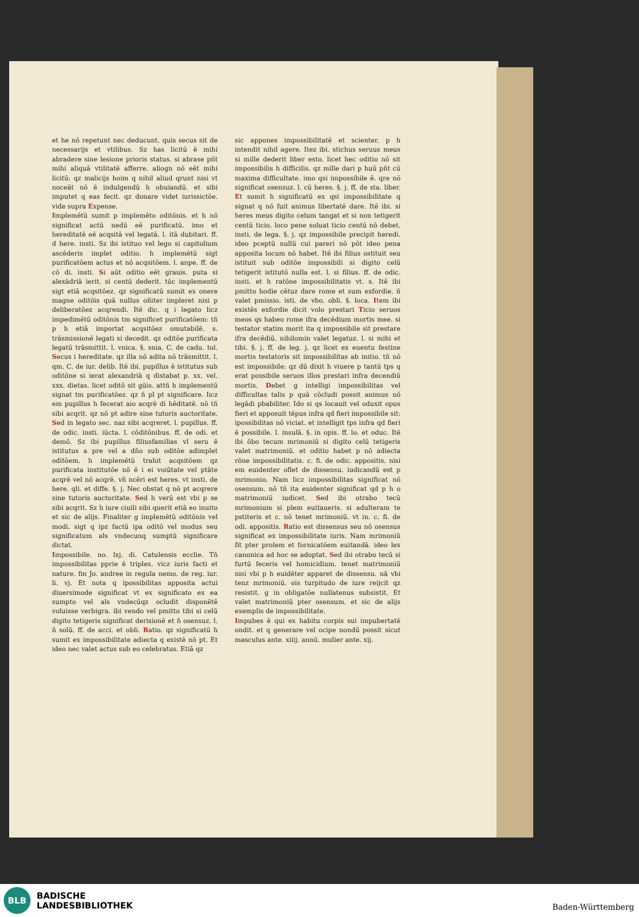et he nō repetunt nec deducunt. quis secus sit de necessarijs et vtilibus. Sz has licitū ē mihi abradere sine lesione prioris status. si abrase pñt mihi aliquā vtilitatē afferre. aliogn nō eēt mihi licitū: qz malicijs hoim q nihil aliud qrunt nisi vt noceāt nō ē indulgendū h obuiandū. et sibi imputet q eas fecit. qz donare videt iurissictōe. vide supra Expense.
Implemētū sumit p implemēto oditōnis. et h nō significat actū nedū eē purificatū. imo et hereditatē eē acqsitā vel legatā. l. itā dubitari. ff. d here. insti. Sz ibi istituo vel lego si capitolium ascēderis implet oditio. h implemētū sigt purificatōem actus et nō acqsitōem. l. anpe. ff. de cō di. insti. Si aūt oditio eēt grauis. puta si alexādriā ierit. si centū dederit. tūc implementū sigt etiā acqsitōez. qz significatū sumit ex onere magne oditōis quā nullus oñiter impleret nisi p deliberatōez acqrendi. Itē dic. q i legato licz impedimētū oditōnis tm significet purificatōem: tñ p h etiā importat acqsitōez omutabilē. s. trāsmissionē legati si decedit. qz oditōe purificata legatū trāsmittit. l. vnica. §. snia. C. de cadu. tol. Secus i hereditate. qz illa nō adita nō trāsmittit. l. qm. C. de iur. delib. Itē ibi. pupillus ē istitutus sub oditōne si ierat alexandriā q distabat p. xx. vel. xxx. dietas. licet oditō sit gūis. attñ h implementū signat tm purificatōez. qz ñ pl pt significare. licz em pupillus h fecerat aio acqrē di hēditatē. nō tñ sibi acqrit. qz nō pt adire sine tutoris auctoritate. Sed in legato sec. naz sibi acqreret. l. pupillus. ff. de odic. insti. iūcta. l. cōditōnibus. ff. de odi. et demō. Sz ibi pupillus filiusfamilias vl seru ē istitutus a pre vel a dño sub oditōe adimplet oditōem. h implemētū trahit acqsitōem qz purificata institutōe nō ē i ei voiūtate vel ptāte acqrē vel nō acqrē. vñ ncēri est heres. vt insti. de here. qli. et diffe. §. j. Nec obstat q nō pt acqrere sine tutoris auctoritate. Sed h verū est vbi p se sibi acqrit. Sz h iure ciuili sibi querit etiā eo inuito et sic de alijs. Finaliter g implemētū oditōnis vel modi. sigt q ipz factū ipa oditō vel modus seu significatum als vndecunq sumptū significare dictat.
Impossibile. no. lxj. di. Catulensis ecclie. Tñ impossibilitas pprie ē triplex. vicz iuris facti et nature. fm Jo. andree in regula nemo. de reg. iur. li. vj. Et nota q ipossibilitas apposita actui diuersimode significat vt ex significato ex ea sumpto vel als vndecūqz ocludit disponētē voluisse verbigra. ibi vendo vel pmitto tibi si celū digito tetigeris significat derisionē et ñ osensuz. l. ñ solū. ff. de acci. et obli. Ratio. qz significatū h sumit ex impossibilitate adiecta q existē nō pt. Et ideo nec valet actus sub eo celebratus. Etiā qz
sic appones impossibilitatē et scienter. p h intendit nihil agere. Itez ibi. stichus seruus meus si mille dederit liber esto. licet hec oditio nō sit impossibilis h difficilis. qz mille dari p huū pñt cū maxima difficultate. imo qsi impossibile ē. qre nō significat osensuz. l. cū heres. §. j. ff. de sta. liber. Et sumit h significatū ex qsi impossibilitate q signat q nō fuit animus libertatē dare. Itē ibi. si heres meus digito celum tangat et si non tetigerit centū ticio. loco pene soluat ticio centū nō debet. insti. de lega. §. j. qz impossibile precipit heredi. ideo pceptū nullū cui pareri nō pōt ideo pena apposita locum nō habet. Itē ibi filius ostituit seu istituit sub oditōe impossibili si digito celū tetigerit istitutō nulla est. l. si filius. ff. de odic. insti. et h ratōne impossibilitatis vt. s. Itē ibi pmitto hodie cētuz dare rome et sum exfordie. ñ valet pmissio. isti. de vbo. obli. §. loca. Item ibi existēs exfordie dicit volo prestari Ticio seruos meos qs habeo rome ifra decēdium mortis mee. si testator statim morit ita q impossibile sit prestare ifra decēdiū. nihilomin valet legatuz. l. si mihi et tibi. §. j. ff. de leg. j. qz licet ex euentu festine mortis testatoris sit impossibilitas ab initio. tñ nō est impossibile: qz dū dixit h viuere p tantū tps q erat possibile seruos illos prestari infra decendiū mortis. Debet g intelligi impossibilitas vel difficultas talis p quā cōcludi possit animus nō legādi pbabiliter. Ido si qs locauit vel oduxit opus fieri et apposuit tēpus infra qd fieri impossibile sit: ipossibilitas nō viciat. et intelligit tps infra qd fieri ē possibile. l. insulā. §. in opis. ff. lo. et oduc. Itē ibi ōbo tecum mrimoniū si digito celū tetigeris valet matrimoniū. et oditio habet p nō adiecta rōne impossibilitatis. c. fi. de odic. appositis. nisi em euidenter oflet de dissensu. iudicandū est p mrimonio. Nam licz impossibilitas significat nō osensum. nō tñ ita euidenter significat qd p h o matrimoniū iudicet. Sed ibi otrabo tecū mrimonium si plem euitaueris. si adulteram te pstiteris et c. nō tenet mrimoniū. vt in. c. fi. de odi. appositis. Ratio est dissensus seu nō osensus significat ex impossibilitate iuris. Nam mrimoniū fit pter prolem et fornicatōem euitandā. ideo lex canonica ad hoc se adoptat. Sed ibi otrabo tecū si furtū feceris vel homicidium. tenet matrimoniū nisi vbi p h euidēter apparet de dissensu. nā vbi tenz mrimoniū. ois turpitudo de iure reijcit qz resistit. g in obligatōe nullatenus subsistit. Et valet matrimoniū pter osensum. et sic de alijs exemplis de impossibilitate.
Impubes ē qui ex habitu corpis sui impubertatē ondit. et q generare vel ocipe nondū possit sicut masculus ante. xiiij. annū. mulier ante. xij.
BLB
BADISCHE
LANDESBIBLIOTHEK
Baden-Württemberg